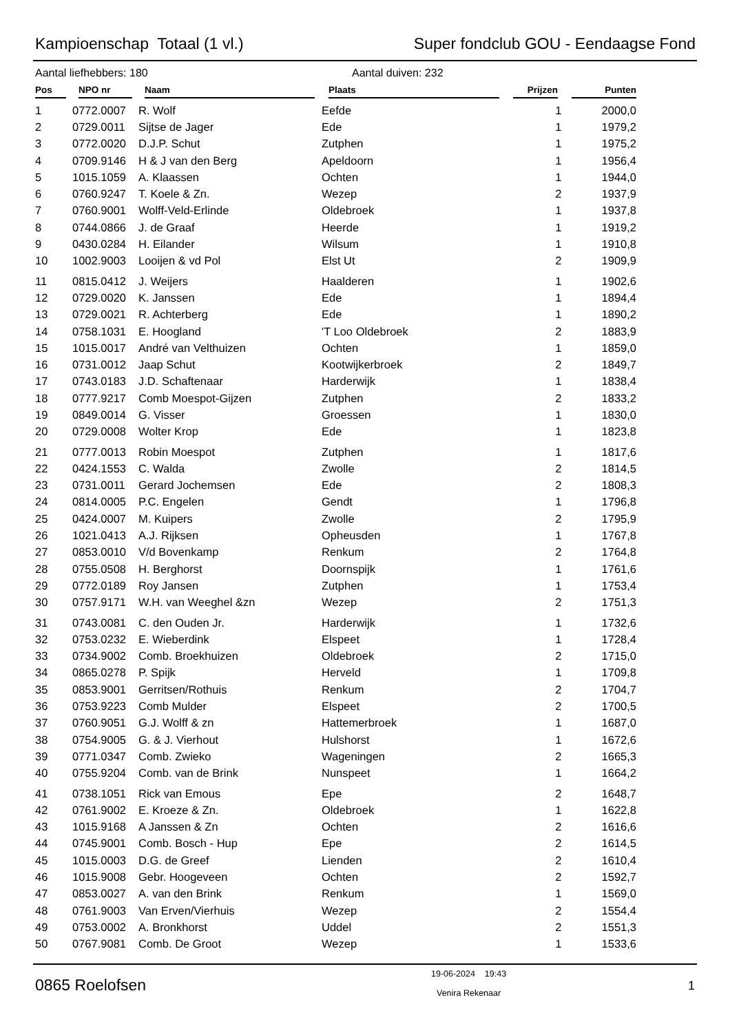Kampioenschap Totaal (1 vl.) Super fondclub GOU - Eendaagse Fond
Aantal liefhebbers: 180 Aantal duiven: 232
| Pos | NPO nr | Naam | Plaats | Prijzen | Punten |
| --- | --- | --- | --- | --- | --- |
| 1 | 0772.0007 | R. Wolf | Eefde | 1 | 2000,0 |
| 2 | 0729.0011 | Sijtse de Jager | Ede | 1 | 1979,2 |
| 3 | 0772.0020 | D.J.P. Schut | Zutphen | 1 | 1975,2 |
| 4 | 0709.9146 | H & J van den Berg | Apeldoorn | 1 | 1956,4 |
| 5 | 1015.1059 | A. Klaassen | Ochten | 1 | 1944,0 |
| 6 | 0760.9247 | T. Koele & Zn. | Wezep | 2 | 1937,9 |
| 7 | 0760.9001 | Wolff-Veld-Erlinde | Oldebroek | 1 | 1937,8 |
| 8 | 0744.0866 | J. de Graaf | Heerde | 1 | 1919,2 |
| 9 | 0430.0284 | H. Eilander | Wilsum | 1 | 1910,8 |
| 10 | 1002.9003 | Looijen & vd Pol | Elst Ut | 2 | 1909,9 |
| 11 | 0815.0412 | J. Weijers | Haalderen | 1 | 1902,6 |
| 12 | 0729.0020 | K. Janssen | Ede | 1 | 1894,4 |
| 13 | 0729.0021 | R. Achterberg | Ede | 1 | 1890,2 |
| 14 | 0758.1031 | E. Hoogland | 'T Loo Oldebroek | 2 | 1883,9 |
| 15 | 1015.0017 | André van Velthuizen | Ochten | 1 | 1859,0 |
| 16 | 0731.0012 | Jaap Schut | Kootwijkerbroek | 2 | 1849,7 |
| 17 | 0743.0183 | J.D. Schaftenaar | Harderwijk | 1 | 1838,4 |
| 18 | 0777.9217 | Comb Moespot-Gijzen | Zutphen | 2 | 1833,2 |
| 19 | 0849.0014 | G. Visser | Groessen | 1 | 1830,0 |
| 20 | 0729.0008 | Wolter Krop | Ede | 1 | 1823,8 |
| 21 | 0777.0013 | Robin Moespot | Zutphen | 1 | 1817,6 |
| 22 | 0424.1553 | C. Walda | Zwolle | 2 | 1814,5 |
| 23 | 0731.0011 | Gerard Jochemsen | Ede | 2 | 1808,3 |
| 24 | 0814.0005 | P.C. Engelen | Gendt | 1 | 1796,8 |
| 25 | 0424.0007 | M. Kuipers | Zwolle | 2 | 1795,9 |
| 26 | 1021.0413 | A.J. Rijksen | Opheusden | 1 | 1767,8 |
| 27 | 0853.0010 | V/d Bovenkamp | Renkum | 2 | 1764,8 |
| 28 | 0755.0508 | H. Berghorst | Doornspijk | 1 | 1761,6 |
| 29 | 0772.0189 | Roy Jansen | Zutphen | 1 | 1753,4 |
| 30 | 0757.9171 | W.H. van Weeghel &zn | Wezep | 2 | 1751,3 |
| 31 | 0743.0081 | C. den Ouden Jr. | Harderwijk | 1 | 1732,6 |
| 32 | 0753.0232 | E. Wieberdink | Elspeet | 1 | 1728,4 |
| 33 | 0734.9002 | Comb. Broekhuizen | Oldebroek | 2 | 1715,0 |
| 34 | 0865.0278 | P. Spijk | Herveld | 1 | 1709,8 |
| 35 | 0853.9001 | Gerritsen/Rothuis | Renkum | 2 | 1704,7 |
| 36 | 0753.9223 | Comb Mulder | Elspeet | 2 | 1700,5 |
| 37 | 0760.9051 | G.J. Wolff & zn | Hattemerbroek | 1 | 1687,0 |
| 38 | 0754.9005 | G. & J. Vierhout | Hulshorst | 1 | 1672,6 |
| 39 | 0771.0347 | Comb. Zwieko | Wageningen | 2 | 1665,3 |
| 40 | 0755.9204 | Comb. van de Brink | Nunspeet | 1 | 1664,2 |
| 41 | 0738.1051 | Rick van Emous | Epe | 2 | 1648,7 |
| 42 | 0761.9002 | E. Kroeze & Zn. | Oldebroek | 1 | 1622,8 |
| 43 | 1015.9168 | A Janssen & Zn | Ochten | 2 | 1616,6 |
| 44 | 0745.9001 | Comb. Bosch - Hup | Epe | 2 | 1614,5 |
| 45 | 1015.0003 | D.G. de Greef | Lienden | 2 | 1610,4 |
| 46 | 1015.9008 | Gebr. Hoogeveen | Ochten | 2 | 1592,7 |
| 47 | 0853.0027 | A. van den Brink | Renkum | 1 | 1569,0 |
| 48 | 0761.9003 | Van Erven/Vierhuis | Wezep | 2 | 1554,4 |
| 49 | 0753.0002 | A. Bronkhorst | Uddel | 2 | 1551,3 |
| 50 | 0767.9081 | Comb. De Groot | Wezep | 1 | 1533,6 |
0865 Roelofsen
19-06-2024 19:43
Venira Rekenaar
1